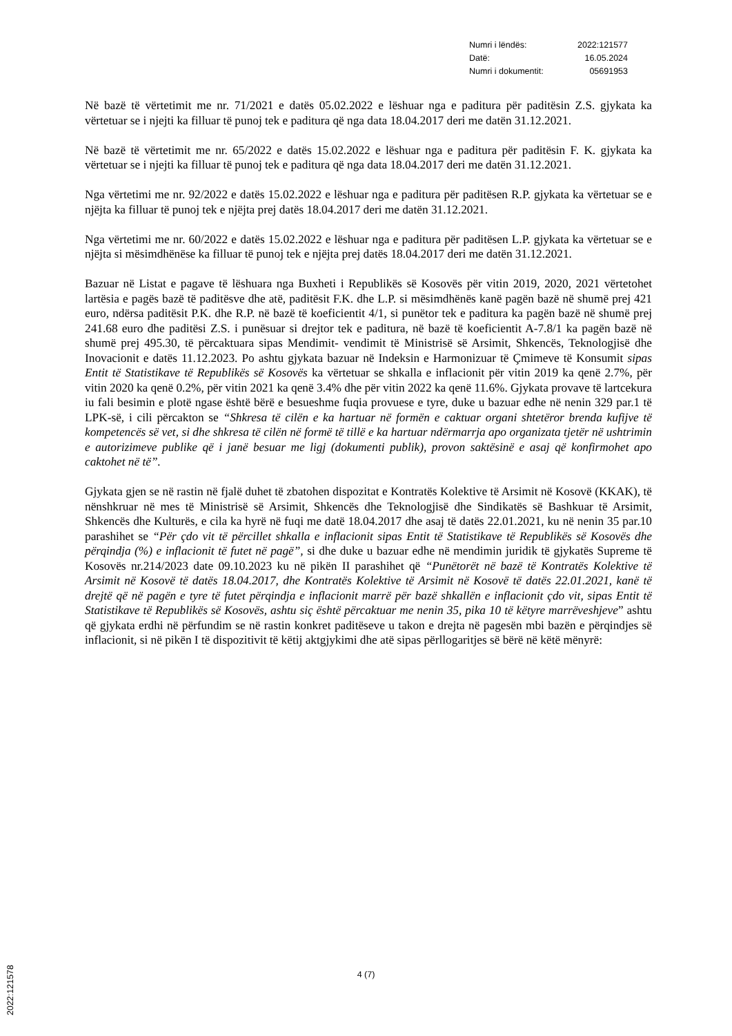| Numri i lëndës: | 2022:121577 |
| Datë: | 16.05.2024 |
| Numri i dokumentit: | 05691953 |
Në bazë të vërtetimit me nr. 71/2021 e datës 05.02.2022 e lëshuar nga e paditura për paditësin Z.S. gjykata ka vërtetuar se i njejti ka filluar të punoj tek e paditura që nga data 18.04.2017 deri me datën 31.12.2021.
Në bazë të vërtetimit me nr. 65/2022 e datës 15.02.2022 e lëshuar nga e paditura për paditësin F. K. gjykata ka vërtetuar se i njejti ka filluar të punoj tek e paditura që nga data 18.04.2017 deri me datën 31.12.2021.
Nga vërtetimi me nr. 92/2022 e datës 15.02.2022 e lëshuar nga e paditura për paditësen R.P. gjykata ka vërtetuar se e njëjta ka filluar të punoj tek e njëjta prej datës 18.04.2017 deri me datën 31.12.2021.
Nga vërtetimi me nr. 60/2022 e datës 15.02.2022 e lëshuar nga e paditura për paditësen L.P. gjykata ka vërtetuar se e njëjta si mësimdhënëse ka filluar të punoj tek e njëjta prej datës 18.04.2017 deri me datën 31.12.2021.
Bazuar në Listat e pagave të lëshuara nga Buxheti i Republikës së Kosovës për vitin 2019, 2020, 2021 vërtetohet lartësia e pagës bazë të paditësve dhe atë, paditësit F.K. dhe L.P. si mësimdhënës kanë pagën bazë në shumë prej 421 euro, ndërsa paditësit P.K. dhe R.P. në bazë të koeficientit 4/1, si punëtor tek e paditura ka pagën bazë në shumë prej 241.68 euro dhe paditësi Z.S. i punësuar si drejtor tek e paditura, në bazë të koeficientit A-7.8/1 ka pagën bazë në shumë prej 495.30, të përcaktuara sipas Mendimit- vendimit të Ministrisë së Arsimit, Shkencës, Teknologjisë dhe Inovacionit e datës 11.12.2023. Po ashtu gjykata bazuar në Indeksin e Harmonizuar të Çmimeve të Konsumit sipas Entit të Statistikave të Republikës së Kosovës ka vërtetuar se shkalla e inflacionit për vitin 2019 ka qenë 2.7%, për vitin 2020 ka qenë 0.2%, për vitin 2021 ka qenë 3.4% dhe për vitin 2022 ka qenë 11.6%. Gjykata provave të lartcekura iu fali besimin e plotë ngase është bërë e besueshme fuqia provuese e tyre, duke u bazuar edhe në nenin 329 par.1 të LPK-së, i cili përcakton se “Shkresa të cilën e ka hartuar në formën e caktuar organi shtetëror brenda kufijve të kompetencës së vet, si dhe shkresa të cilën në formë të tillë e ka hartuar ndërmarrja apo organizata tjetër në ushtrimin e autorizimeve publike që i janë besuar me ligj (dokumenti publik), provon saktësinë e asaj që konfirmohet apo caktohet në të”.
Gjykata gjen se në rastin në fjalë duhet të zbatohen dispozitat e Kontratës Kolektive të Arsimit në Kosovë (KKAK), të nënshkruar në mes të Ministrisë së Arsimit, Shkencës dhe Teknologjisë dhe Sindikatës së Bashkuar të Arsimit, Shkencës dhe Kulturës, e cila ka hyrë në fuqi me datë 18.04.2017 dhe asaj të datës 22.01.2021, ku në nenin 35 par.10 parashihet se “Për çdo vit të përcillet shkalla e inflacionit sipas Entit të Statistikave të Republikës së Kosovës dhe përqindja (%) e inflacionit të futet në pagë”, si dhe duke u bazuar edhe në mendimin juridik të gjykatës Supreme të Kosovës nr.214/2023 date 09.10.2023 ku në pikën II parashihet që “Punëtorët në bazë të Kontratës Kolektive të Arsimit në Kosovë të datës 18.04.2017, dhe Kontratës Kolektive të Arsimit në Kosovë të datës 22.01.2021, kanë të drejtë që në pagën e tyre të futet përqindja e inflacionit marrë për bazë shkallën e inflacionit çdo vit, sipas Entit të Statistikave të Republikës së Kosovës, ashtu siç është përcaktuar me nenin 35, pika 10 të këtyre marrëveshjeve” ashtu që gjykata erdhi në përfundim se në rastin konkret paditëseve u takon e drejta në pagesën mbi bazën e përqindjes së inflacionit, si në pikën I të dispozitivit të këtij aktgjykimi dhe atë sipas përllogaritjes së bërë në këtë mënyrë:
4 (7)
2022:121578